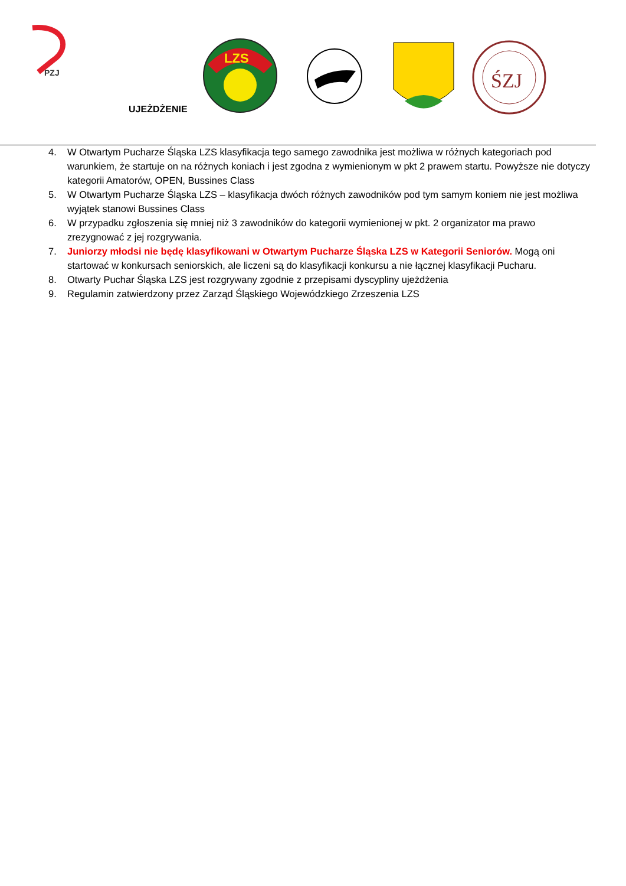PZJ
LZS
ŚZJ
UJEŻDŻENIE
4. W Otwartym Pucharze Śląska LZS klasyfikacja tego samego zawodnika jest możliwa w różnych kategoriach pod warunkiem, że startuje on na różnych koniach i jest zgodna z wymienionym w pkt 2 prawem startu. Powyższe nie dotyczy kategorii Amatorów, OPEN, Bussines Class
5. W Otwartym Pucharze Śląska LZS – klasyfikacja dwóch różnych zawodników pod tym samym koniem nie jest możliwa wyjątek stanowi Bussines Class
6. W przypadku zgłoszenia się mniej niż 3 zawodników do kategorii wymienionej w pkt. 2 organizator ma prawo zrezygnować z jej rozgrywania.
7. Juniorzy młodsi nie będę klasyfikowani w Otwartym Pucharze Śląska LZS w Kategorii Seniorów. Mogą oni startować w konkursach seniorskich, ale liczeni są do klasyfikacji konkursu a nie łącznej klasyfikacji Pucharu.
8. Otwarty Puchar Śląska LZS jest rozgrywany zgodnie z przepisami dyscypliny ujeżdżenia
9. Regulamin zatwierdzony przez Zarząd Śląskiego Wojewódzkiego Zrzeszenia LZS